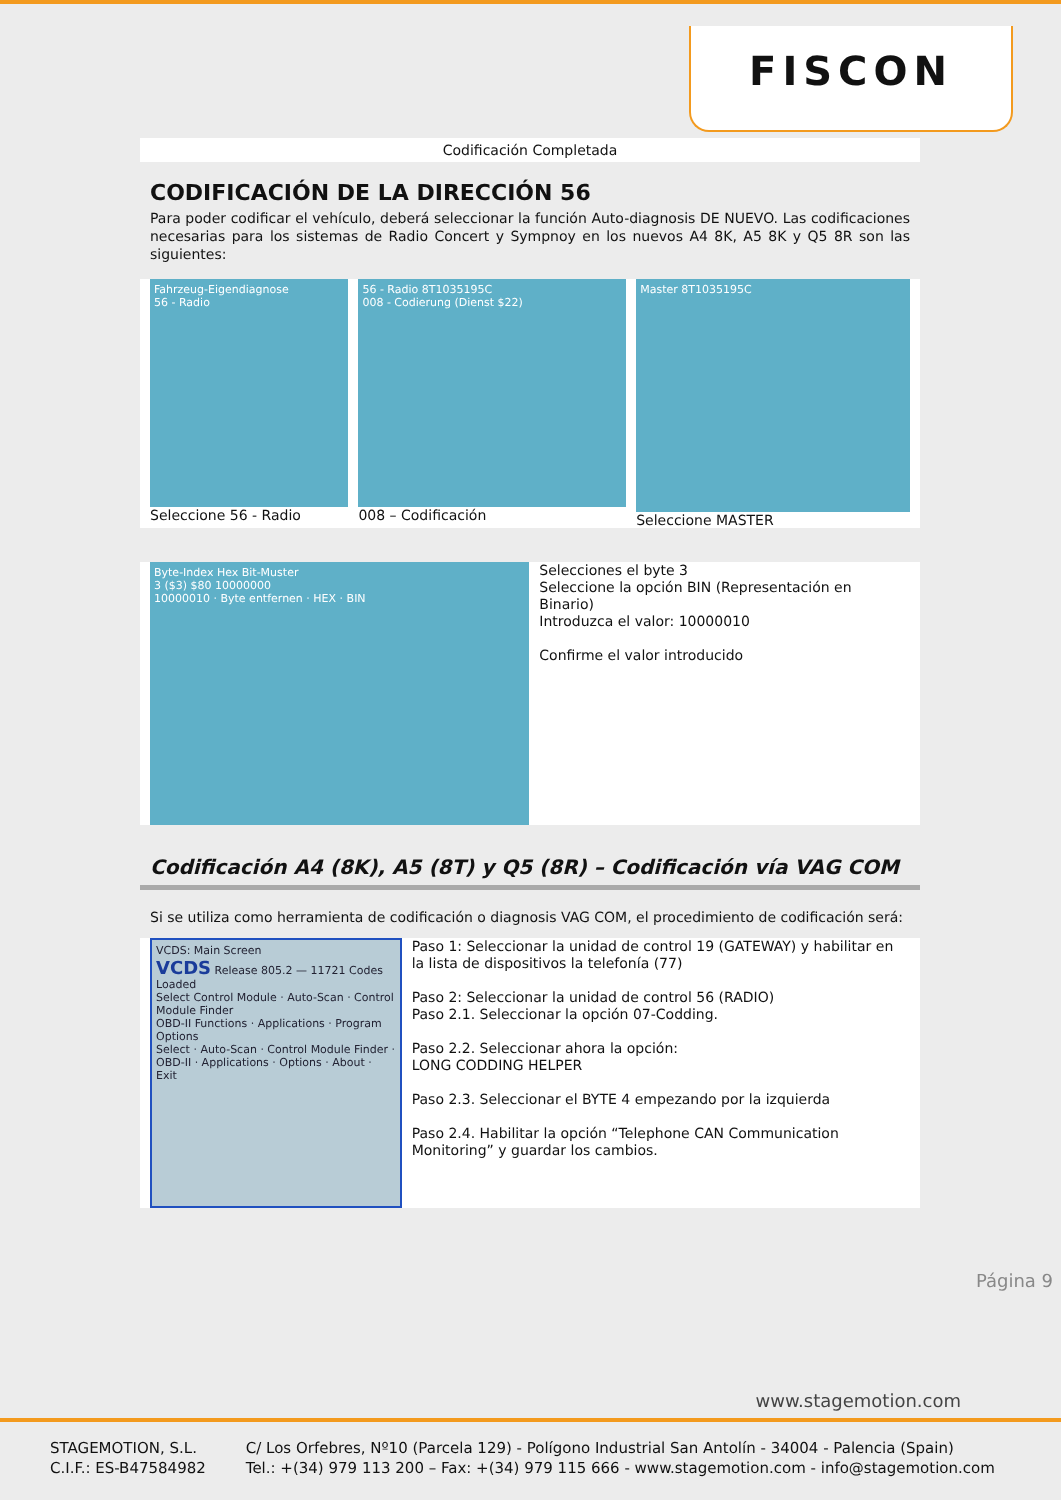FISCON
Codificación Completada
CODIFICACIÓN DE LA DIRECCIÓN 56
Para poder codificar el vehículo, deberá seleccionar la función Auto-diagnosis DE NUEVO. Las codificaciones necesarias para los sistemas de Radio Concert y Sympnoy en los nuevos A4 8K, A5 8K y Q5 8R son las siguientes:
Fahrzeug-Eigendiagnose
56 - Radio
Seleccione 56 - Radio
56 - Radio 8T1035195C
008 - Codierung (Dienst $22)
008 – Codificación
Master 8T1035195C
Seleccione MASTER
Byte-Index Hex Bit-Muster
3 ($3) $80 10000000
10000010 · Byte entfernen · HEX · BIN
Selecciones el byte 3
Seleccione la opción BIN (Representación en Binario)
Introduzca el valor: 10000010
Confirme el valor introducido
Codificación A4 (8K), A5 (8T) y Q5 (8R) – Codificación vía VAG COM
Si se utiliza como herramienta de codificación o diagnosis VAG COM, el procedimiento de codificación será:
VCDS: Main Screen
VCDS Release 805.2 — 11721 Codes Loaded
Select Control Module · Auto-Scan · Control Module Finder
OBD-II Functions · Applications · Program Options
Select · Auto-Scan · Control Module Finder · OBD-II · Applications · Options · About · Exit
Paso 1: Seleccionar la unidad de control 19 (GATEWAY) y habilitar en la lista de dispositivos la telefonía (77)
Paso 2: Seleccionar la unidad de control 56 (RADIO)
Paso 2.1. Seleccionar la opción 07-Codding.
Paso 2.2. Seleccionar ahora la opción:
LONG CODDING HELPER
Paso 2.3. Seleccionar el BYTE 4 empezando por la izquierda
Paso 2.4. Habilitar la opción “Telephone CAN Communication Monitoring” y guardar los cambios.
Página 9
www.stagemotion.com
STAGEMOTION, S.L.
C.I.F.: ES-B47584982
C/ Los Orfebres, Nº10 (Parcela 129) - Polígono Industrial San Antolín - 34004 - Palencia (Spain)
Tel.: +(34) 979 113 200 – Fax: +(34) 979 115 666 - www.stagemotion.com - info@stagemotion.com